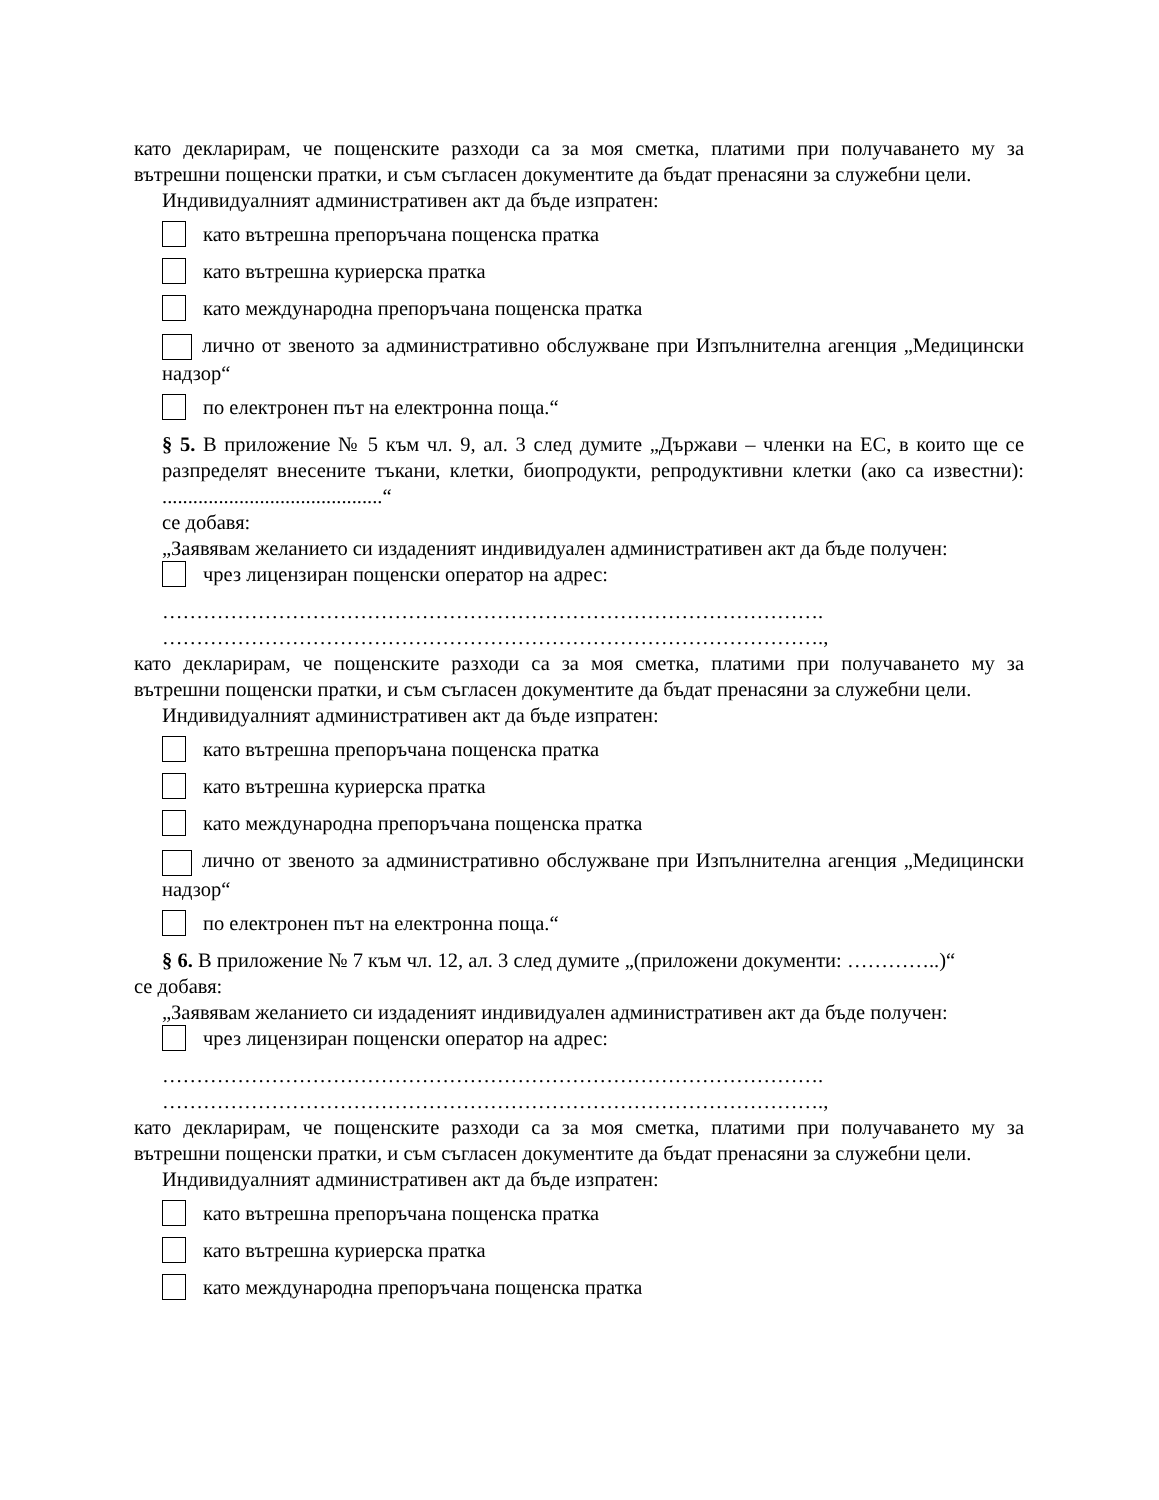като декларирам, че пощенските разходи са за моя сметка, платими при получаването му за вътрешни пощенски пратки, и съм съгласен документите да бъдат пренасяни за служебни цели.
Индивидуалният административен акт да бъде изпратен:
като вътрешна препоръчана пощенска пратка
като вътрешна куриерска пратка
като международна препоръчана пощенска пратка
лично от звеното за административно обслужване при Изпълнителна агенция „Медицински надзор“
по електронен път на електронна поща.“
§ 5. В приложение № 5 към чл. 9, ал. 3 след думите „Държави – членки на ЕС, в които ще се разпределят внесените тъкани, клетки, биопродукти, репродуктивни клетки (ако са известни): ...........................................“
се добавя:
„Заявявам желанието си издаденият индивидуален административен акт да бъде получен:
чрез лицензиран пощенски оператор на адрес:
…………………………………………………………………………………….
…………………………………………………………………………………….,
като декларирам, че пощенските разходи са за моя сметка, платими при получаването му за вътрешни пощенски пратки, и съм съгласен документите да бъдат пренасяни за служебни цели.
Индивидуалният административен акт да бъде изпратен:
като вътрешна препоръчана пощенска пратка
като вътрешна куриерска пратка
като международна препоръчана пощенска пратка
лично от звеното за административно обслужване при Изпълнителна агенция „Медицински надзор“
по електронен път на електронна поща.“
§ 6. В приложение № 7 към чл. 12, ал. 3 след думите „(приложени документи: …………..)“
се добавя:
„Заявявам желанието си издаденият индивидуален административен акт да бъде получен:
чрез лицензиран пощенски оператор на адрес:
…………………………………………………………………………………….
…………………………………………………………………………………….,
като декларирам, че пощенските разходи са за моя сметка, платими при получаването му за вътрешни пощенски пратки, и съм съгласен документите да бъдат пренасяни за служебни цели.
Индивидуалният административен акт да бъде изпратен:
като вътрешна препоръчана пощенска пратка
като вътрешна куриерска пратка
като международна препоръчана пощенска пратка